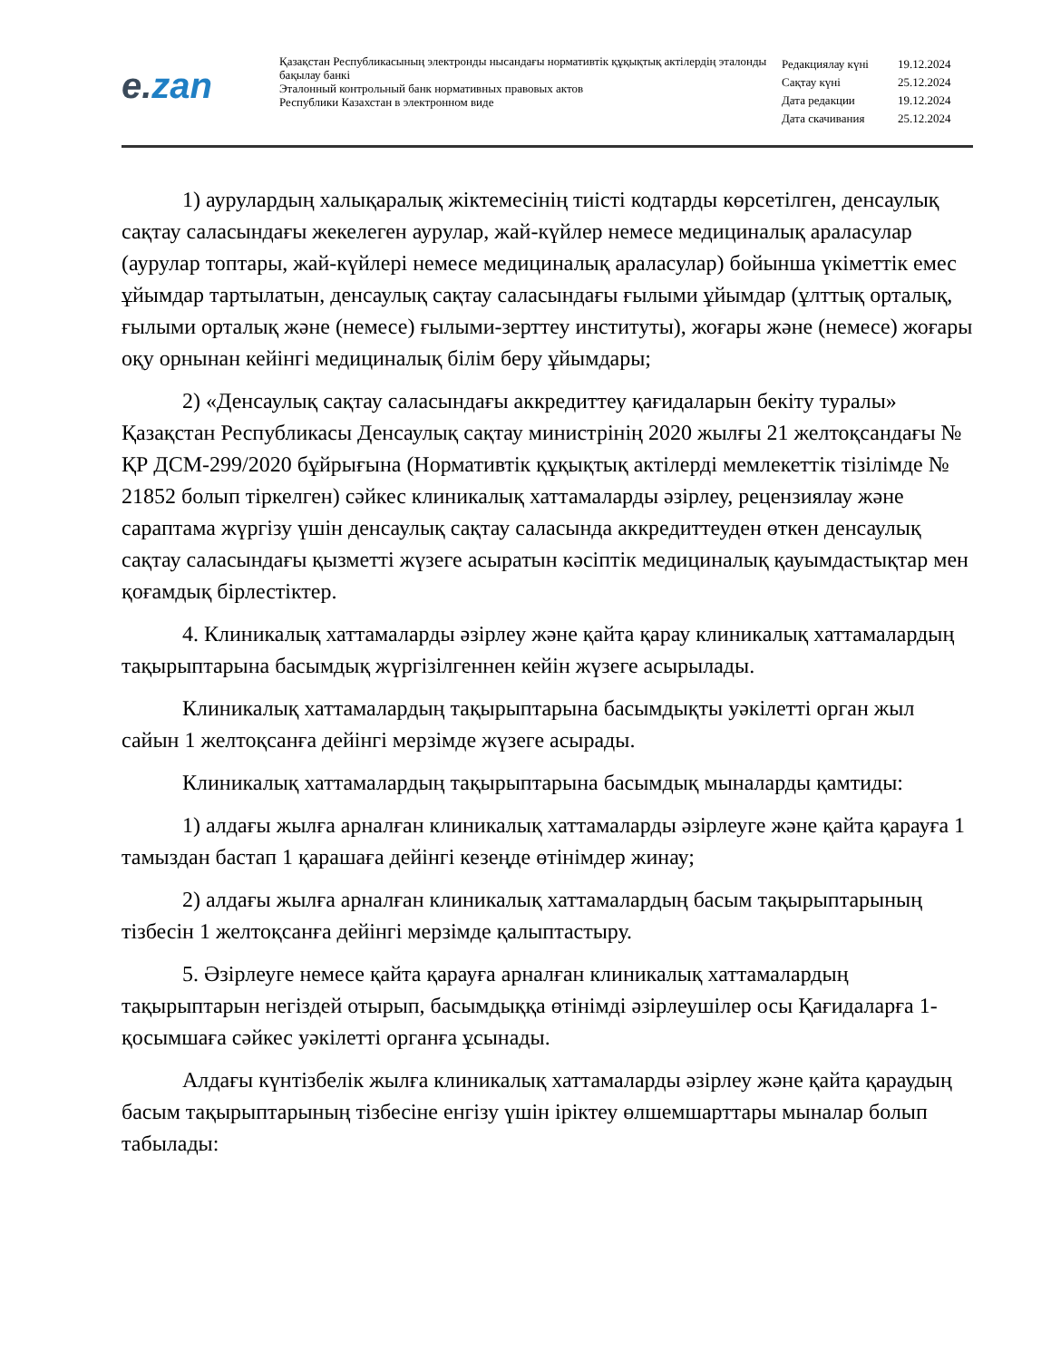e. zan
Қазақстан Республикасының электронды нысандағы нормативтік құқықтық актілердің эталонды бақылау банкі
Эталонный контрольный банк нормативных правовых актов
Республики Казахстан в электронном виде
| Редакциялау күні | 19.12.2024 |
| Сақтау күні | 25.12.2024 |
| Дата редакции | 19.12.2024 |
| Дата скачивания | 25.12.2024 |
1) аурулардың халықаралық жіктемесінің тиісті кодтарды көрсетілген, денсаулық сақтау саласындағы жекелеген аурулар, жай-күйлер немесе медициналық араласулар (аурулар топтары, жай-күйлері немесе медициналық араласулар) бойынша үкіметтік емес ұйымдар тартылатын, денсаулық сақтау саласындағы ғылыми ұйымдар (ұлттық орталық, ғылыми орталық және (немесе) ғылыми-зерттеу институты), жоғары және (немесе) жоғары оқу орнынан кейінгі медициналық білім беру ұйымдары;
2) «Денсаулық сақтау саласындағы аккредиттеу қағидаларын бекіту туралы» Қазақстан Республикасы Денсаулық сақтау министрінің 2020 жылғы 21 желтоқсандағы № ҚР ДСМ-299/2020 бұйрығына (Нормативтік құқықтық актілерді мемлекеттік тізілімде № 21852 болып тіркелген) сәйкес клиникалық хаттамаларды әзірлеу, рецензиялау және сараптама жүргізу үшін денсаулық сақтау саласында аккредиттеуден өткен денсаулық сақтау саласындағы қызметті жүзеге асыратын кәсіптік медициналық қауымдастықтар мен қоғамдық бірлестіктер.
4. Клиникалық хаттамаларды әзірлеу және қайта қарау клиникалық хаттамалардың тақырыптарына басымдық жүргізілгеннен кейін жүзеге асырылады.
Клиникалық хаттамалардың тақырыптарына басымдықты уәкілетті орган жыл сайын 1 желтоқсанға дейінгі мерзімде жүзеге асырады.
Клиникалық хаттамалардың тақырыптарына басымдық мыналарды қамтиды:
1) алдағы жылға арналған клиникалық хаттамаларды әзірлеуге және қайта қарауға 1 тамыздан бастап 1 қарашаға дейінгі кезеңде өтінімдер жинау;
2) алдағы жылға арналған клиникалық хаттамалардың басым тақырыптарының тізбесін 1 желтоқсанға дейінгі мерзімде қалыптастыру.
5. Әзірлеуге немесе қайта қарауға арналған клиникалық хаттамалардың тақырыптарын негіздей отырып, басымдыққа өтінімді әзірлеушілер осы Қағидаларға 1-қосымшаға сәйкес уәкілетті органға ұсынады.
Алдағы күнтізбелік жылға клиникалық хаттамаларды әзірлеу және қайта қараудың басым тақырыптарының тізбесіне енгізу үшін іріктеу өлшемшарттары мыналар болып табылады: